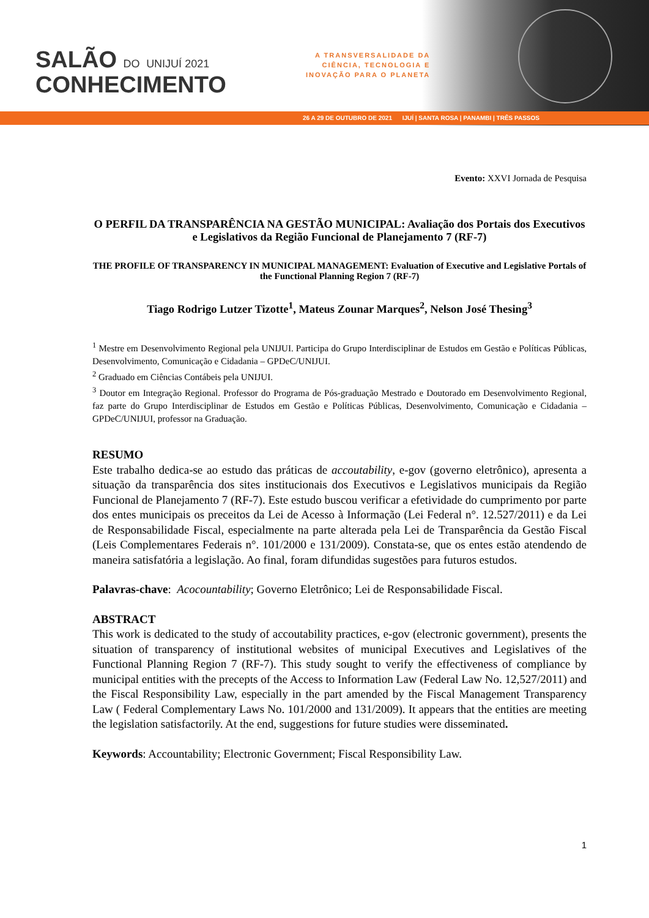SALÃO DO UNIJUÍ 2021
CONHECIMENTO
A TRANSVERSALIDADE DA
CIÊNCIA, TECNOLOGIA E
INOVAÇÃO PARA O PLANETA
26 A 29 DE OUTUBRO DE 2021 IJUÍ | SANTA ROSA | PANAMBI | TRÊS PASSOS
Evento: XXVI Jornada de Pesquisa
O PERFIL DA TRANSPARÊNCIA NA GESTÃO MUNICIPAL: Avaliação dos Portais dos Executivos e Legislativos da Região Funcional de Planejamento 7 (RF-7)
THE PROFILE OF TRANSPARENCY IN MUNICIPAL MANAGEMENT: Evaluation of Executive and Legislative Portals of the Functional Planning Region 7 (RF-7)
Tiago Rodrigo Lutzer Tizotte<sup>1</sup>, Mateus Zounar Marques<sup>2</sup>, Nelson José Thesing<sup>3</sup>
<sup>1</sup> Mestre em Desenvolvimento Regional pela UNIJUI. Participa do Grupo Interdisciplinar de Estudos em Gestão e Políticas Públicas, Desenvolvimento, Comunicação e Cidadania – GPDeC/UNIJUI.
<sup>2</sup> Graduado em Ciências Contábeis pela UNIJUI.
<sup>3</sup> Doutor em Integração Regional. Professor do Programa de Pós-graduação Mestrado e Doutorado em Desenvolvimento Regional, faz parte do Grupo Interdisciplinar de Estudos em Gestão e Políticas Públicas, Desenvolvimento, Comunicação e Cidadania – GPDeC/UNIJUI, professor na Graduação.
RESUMO
Este trabalho dedica-se ao estudo das práticas de accoutability, e-gov (governo eletrônico), apresenta a situação da transparência dos sites institucionais dos Executivos e Legislativos municipais da Região Funcional de Planejamento 7 (RF-7). Este estudo buscou verificar a efetividade do cumprimento por parte dos entes municipais os preceitos da Lei de Acesso à Informação (Lei Federal n°. 12.527/2011) e da Lei de Responsabilidade Fiscal, especialmente na parte alterada pela Lei de Transparência da Gestão Fiscal (Leis Complementares Federais n°. 101/2000 e 131/2009). Constata-se, que os entes estão atendendo de maneira satisfatória a legislação. Ao final, foram difundidas sugestões para futuros estudos.
Palavras-chave: Acocountability; Governo Eletrônico; Lei de Responsabilidade Fiscal.
ABSTRACT
This work is dedicated to the study of accoutability practices, e-gov (electronic government), presents the situation of transparency of institutional websites of municipal Executives and Legislatives of the Functional Planning Region 7 (RF-7). This study sought to verify the effectiveness of compliance by municipal entities with the precepts of the Access to Information Law (Federal Law No. 12,527/2011) and the Fiscal Responsibility Law, especially in the part amended by the Fiscal Management Transparency Law ( Federal Complementary Laws No. 101/2000 and 131/2009). It appears that the entities are meeting the legislation satisfactorily. At the end, suggestions for future studies were disseminated.
Keywords: Accountability; Electronic Government; Fiscal Responsibility Law.
1